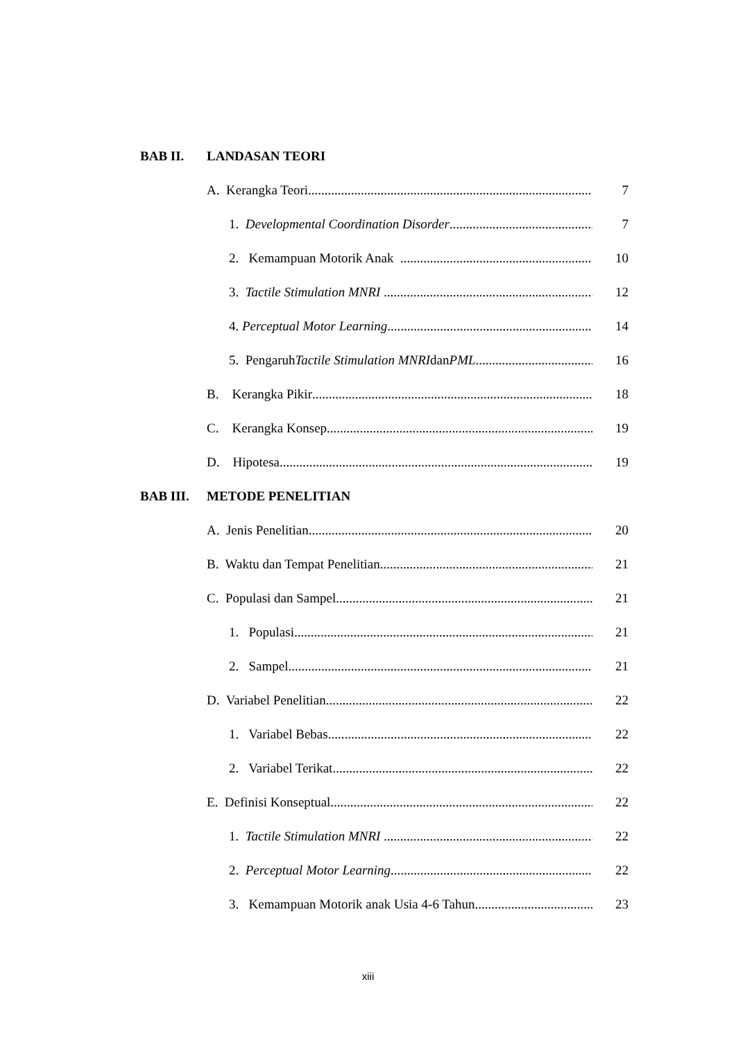BAB II. LANDASAN TEORI
A. Kerangka Teori 7
1. Developmental Coordination Disorder 7
2. Kemampuan Motorik Anak 10
3. Tactile Stimulation MNRI 12
4. Perceptual Motor Learning 14
5. Pengaruh Tactile Stimulation MNRI dan PML 16
B. Kerangka Pikir 18
C. Kerangka Konsep 19
D. Hipotesa 19
BAB III. METODE PENELITIAN
A. Jenis Penelitian 20
B. Waktu dan Tempat Penelitian 21
C. Populasi dan Sampel 21
1. Populasi 21
2. Sampel 21
D. Variabel Penelitian 22
1. Variabel Bebas 22
2. Variabel Terikat 22
E. Definisi Konseptual 22
1. Tactile Stimulation MNRI 22
2. Perceptual Motor Learning 22
3. Kemampuan Motorik anak Usia 4-6 Tahun 23
xiii